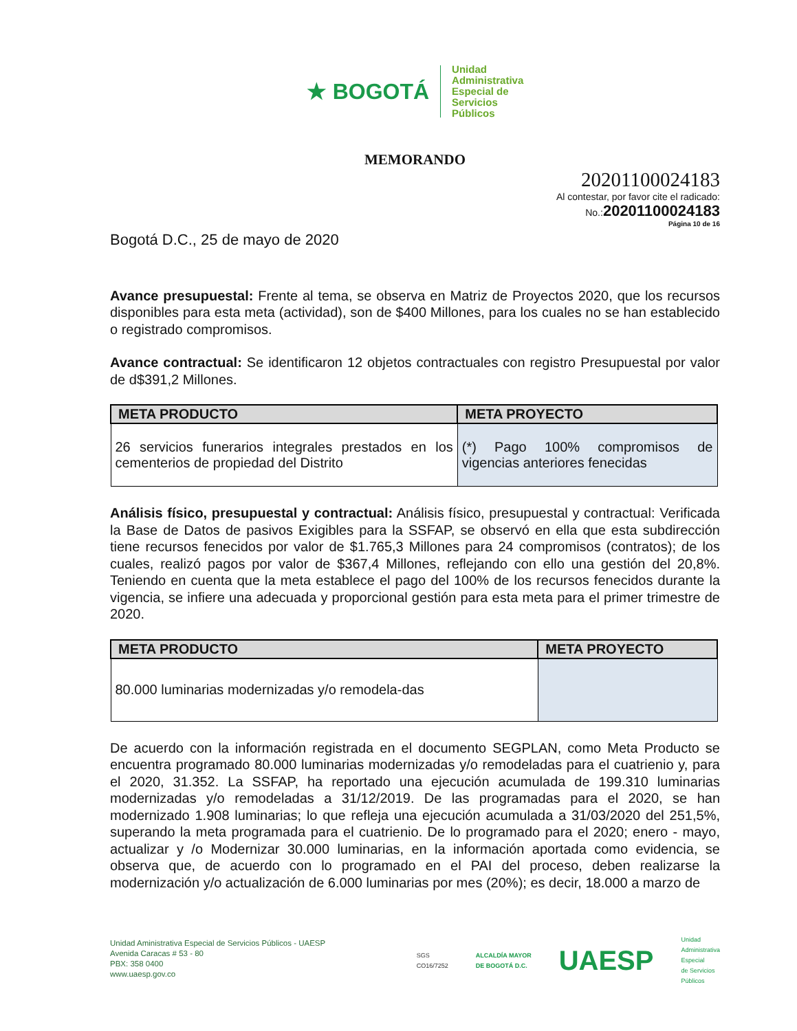★ BOGOTÁ
Unidad
Administrativa
Especial de
Servicios
Públicos
MEMORANDO
20201100024183
Al contestar, por favor cite el radicado:
No.:20201100024183
Página 10 de 16
Bogotá D.C., 25 de mayo de 2020
Avance presupuestal: Frente al tema, se observa en Matriz de Proyectos 2020, que los recursos disponibles para esta meta (actividad), son de $400 Millones, para los cuales no se han establecido o registrado compromisos.
Avance contractual: Se identificaron 12 objetos contractuales con registro Presupuestal por valor de d$391,2 Millones.
| META PRODUCTO | META PROYECTO |
| --- | --- |
| 26 servicios funerarios integrales prestados en los cementerios de propiedad del Distrito | (*) Pago 100% compromisos de vigencias anteriores fenecidas |
Análisis físico, presupuestal y contractual: Análisis físico, presupuestal y contractual: Verificada la Base de Datos de pasivos Exigibles para la SSFAP, se observó en ella que esta subdirección tiene recursos fenecidos por valor de $1.765,3 Millones para 24 compromisos (contratos); de los cuales, realizó pagos por valor de $367,4 Millones, reflejando con ello una gestión del 20,8%. Teniendo en cuenta que la meta establece el pago del 100% de los recursos fenecidos durante la vigencia, se infiere una adecuada y proporcional gestión para esta meta para el primer trimestre de 2020.
| META PRODUCTO | META PROYECTO |
| --- | --- |
| 80.000 luminarias modernizadas y/o remodela-das | |
De acuerdo con la información registrada en el documento SEGPLAN, como Meta Producto se encuentra programado 80.000 luminarias modernizadas y/o remodeladas para el cuatrienio y, para el 2020, 31.352. La SSFAP, ha reportado una ejecución acumulada de 199.310 luminarias modernizadas y/o remodeladas a 31/12/2019. De las programadas para el 2020, se han modernizado 1.908 luminarias; lo que refleja una ejecución acumulada a 31/03/2020 del 251,5%, superando la meta programada para el cuatrienio. De lo programado para el 2020; enero - mayo, actualizar y /o Modernizar 30.000 luminarias, en la información aportada como evidencia, se observa que, de acuerdo con lo programado en el PAI del proceso, deben realizarse la modernización y/o actualización de 6.000 luminarias por mes (20%); es decir, 18.000 a marzo de
Unidad Aministrativa Especial de Servicios Públicos - UAESP
Avenida Caracas # 53 - 80
PBX: 358 0400
www.uaesp.gov.co
SGS
CO16/7252 ALCALDÍA MAYOR
DE BOGOTÁ D.C. UAESP Unidad
Administrativa
Especial
de Servicios
Públicos